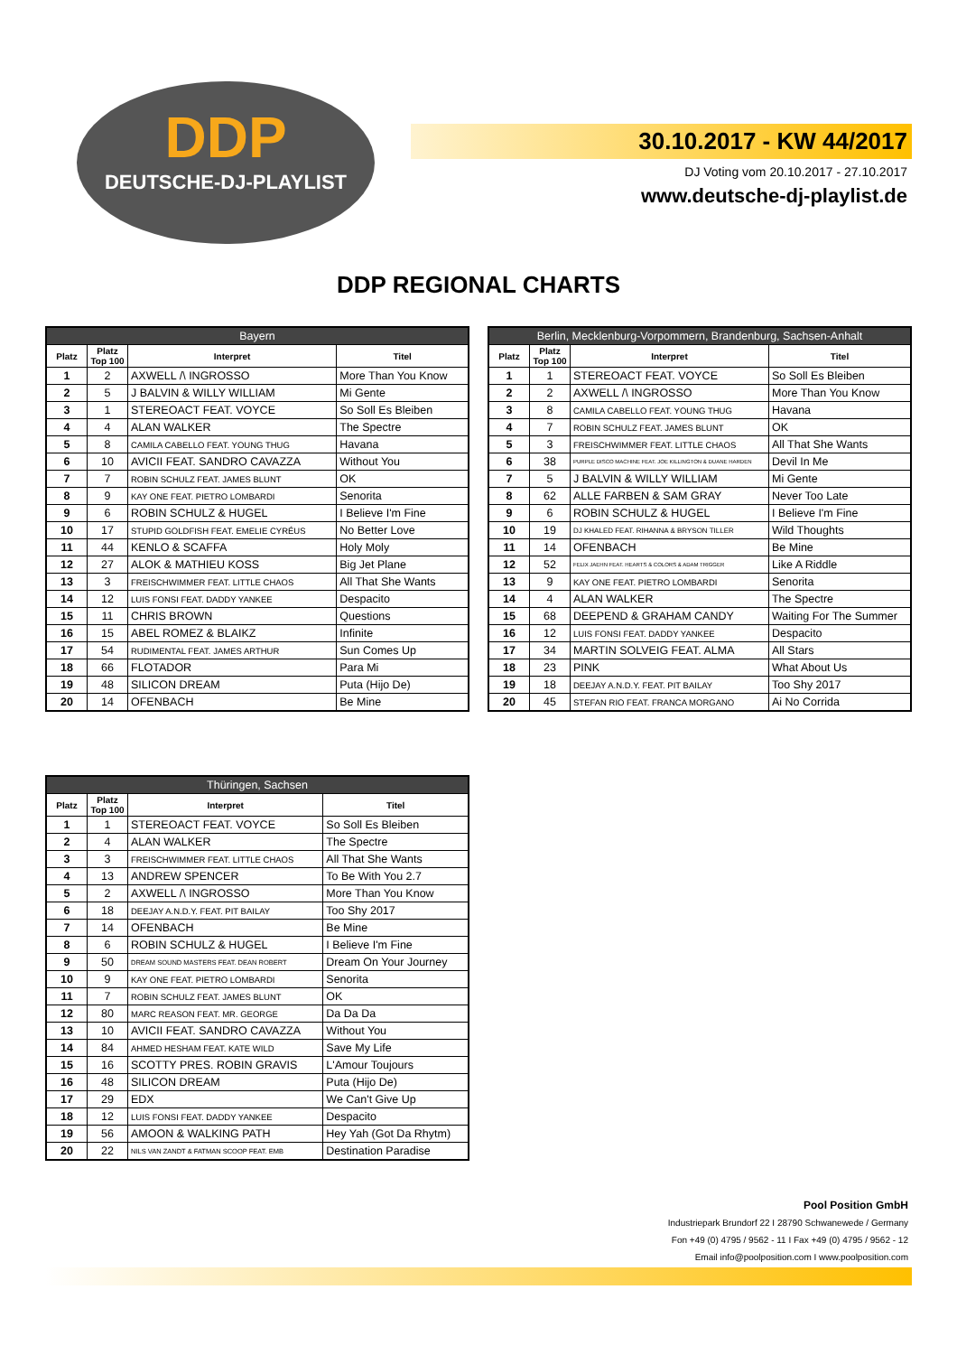DDP
DEUTSCHE-DJ-PLAYLIST
30.10.2017 - KW 44/2017
DJ Voting vom 20.10.2017 - 27.10.2017
www.deutsche-dj-playlist.de
DDP REGIONAL CHARTS
| Bayern | | | |
| --- | --- | --- | --- |
| Platz | Platz Top 100 | Interpret | Titel |
| 1 | 2 | AXWELL /\ INGROSSO | More Than You Know |
| 2 | 5 | J BALVIN & WILLY WILLIAM | Mi Gente |
| 3 | 1 | STEREOACT FEAT. VOYCE | So Soll Es Bleiben |
| 4 | 4 | ALAN WALKER | The Spectre |
| 5 | 8 | CAMILA CABELLO FEAT. YOUNG THUG | Havana |
| 6 | 10 | AVICII FEAT. SANDRO CAVAZZA | Without You |
| 7 | 7 | ROBIN SCHULZ FEAT. JAMES BLUNT | OK |
| 8 | 9 | KAY ONE FEAT. PIETRO LOMBARDI | Senorita |
| 9 | 6 | ROBIN SCHULZ & HUGEL | I Believe I'm Fine |
| 10 | 17 | STUPID GOLDFISH FEAT. EMELIE CYRÉUS | No Better Love |
| 11 | 44 | KENLO & SCAFFA | Holy Moly |
| 12 | 27 | ALOK & MATHIEU KOSS | Big Jet Plane |
| 13 | 3 | FREISCHWIMMER FEAT. LITTLE CHAOS | All That She Wants |
| 14 | 12 | LUIS FONSI FEAT. DADDY YANKEE | Despacito |
| 15 | 11 | CHRIS BROWN | Questions |
| 16 | 15 | ABEL ROMEZ & BLAIKZ | Infinite |
| 17 | 54 | RUDIMENTAL FEAT. JAMES ARTHUR | Sun Comes Up |
| 18 | 66 | FLOTADOR | Para Mi |
| 19 | 48 | SILICON DREAM | Puta (Hijo De) |
| 20 | 14 | OFENBACH | Be Mine |
| Berlin, Mecklenburg-Vorpommern, Brandenburg, Sachsen-Anhalt | | | |
| --- | --- | --- | --- |
| Platz | Platz Top 100 | Interpret | Titel |
| 1 | 1 | STEREOACT FEAT. VOYCE | So Soll Es Bleiben |
| 2 | 2 | AXWELL /\ INGROSSO | More Than You Know |
| 3 | 8 | CAMILA CABELLO FEAT. YOUNG THUG | Havana |
| 4 | 7 | ROBIN SCHULZ FEAT. JAMES BLUNT | OK |
| 5 | 3 | FREISCHWIMMER FEAT. LITTLE CHAOS | All That She Wants |
| 6 | 38 | PURPLE DISCO MACHINE FEAT. JOE KILLINGTON & DUANE HARDEN | Devil In Me |
| 7 | 5 | J BALVIN & WILLY WILLIAM | Mi Gente |
| 8 | 62 | ALLE FARBEN & SAM GRAY | Never Too Late |
| 9 | 6 | ROBIN SCHULZ & HUGEL | I Believe I'm Fine |
| 10 | 19 | DJ KHALED FEAT. RIHANNA & BRYSON TILLER | Wild Thoughts |
| 11 | 14 | OFENBACH | Be Mine |
| 12 | 52 | FELIX JAEHN FEAT. HEARTS & COLORS & ADAM TRIGGER | Like A Riddle |
| 13 | 9 | KAY ONE FEAT. PIETRO LOMBARDI | Senorita |
| 14 | 4 | ALAN WALKER | The Spectre |
| 15 | 68 | DEEPEND & GRAHAM CANDY | Waiting For The Summer |
| 16 | 12 | LUIS FONSI FEAT. DADDY YANKEE | Despacito |
| 17 | 34 | MARTIN SOLVEIG FEAT. ALMA | All Stars |
| 18 | 23 | PINK | What About Us |
| 19 | 18 | DEEJAY A.N.D.Y. FEAT. PIT BAILAY | Too Shy 2017 |
| 20 | 45 | STEFAN RIO FEAT. FRANCA MORGANO | Ai No Corrida |
| Thüringen, Sachsen | | | |
| --- | --- | --- | --- |
| Platz | Platz Top 100 | Interpret | Titel |
| 1 | 1 | STEREOACT FEAT. VOYCE | So Soll Es Bleiben |
| 2 | 4 | ALAN WALKER | The Spectre |
| 3 | 3 | FREISCHWIMMER FEAT. LITTLE CHAOS | All That She Wants |
| 4 | 13 | ANDREW SPENCER | To Be With You 2.7 |
| 5 | 2 | AXWELL /\ INGROSSO | More Than You Know |
| 6 | 18 | DEEJAY A.N.D.Y. FEAT. PIT BAILAY | Too Shy 2017 |
| 7 | 14 | OFENBACH | Be Mine |
| 8 | 6 | ROBIN SCHULZ & HUGEL | I Believe I'm Fine |
| 9 | 50 | DREAM SOUND MASTERS FEAT. DEAN ROBERT | Dream On Your Journey |
| 10 | 9 | KAY ONE FEAT. PIETRO LOMBARDI | Senorita |
| 11 | 7 | ROBIN SCHULZ FEAT. JAMES BLUNT | OK |
| 12 | 80 | MARC REASON FEAT. MR. GEORGE | Da Da Da |
| 13 | 10 | AVICII FEAT. SANDRO CAVAZZA | Without You |
| 14 | 84 | AHMED HESHAM FEAT. KATE WILD | Save My Life |
| 15 | 16 | SCOTTY PRES. ROBIN GRAVIS | L'Amour Toujours |
| 16 | 48 | SILICON DREAM | Puta (Hijo De) |
| 17 | 29 | EDX | We Can't Give Up |
| 18 | 12 | LUIS FONSI FEAT. DADDY YANKEE | Despacito |
| 19 | 56 | AMOON & WALKING PATH | Hey Yah (Got Da Rhytm) |
| 20 | 22 | NILS VAN ZANDT & FATMAN SCOOP FEAT. EMB | Destination Paradise |
Pool Position GmbH
Industriepark Brundorf 22 I 28790 Schwanewede / Germany
Fon +49 (0) 4795 / 9562 - 11 I Fax +49 (0) 4795 / 9562 - 12
Email info@poolposition.com I www.poolposition.com